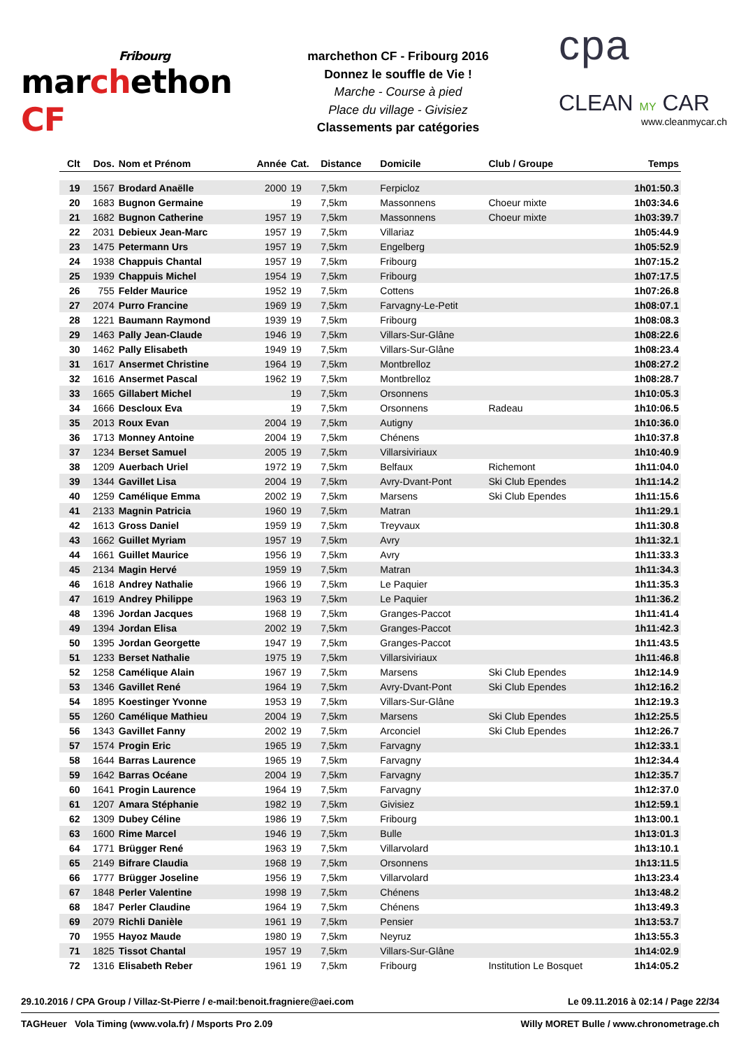Fribourg
marchethon CF
marchethon CF - Fribourg 2016
Donnez le souffle de Vie !
Marche - Course à pied
Place du village - Givisiez
Classements par catégories
cpa
CLEAN MY CAR
www.cleanmycar.ch
| Clt | Dos. | Nom et Prénom | Année | Cat. | Distance | Domicile | Club / Groupe | Temps |
| --- | --- | --- | --- | --- | --- | --- | --- | --- |
| 19 | 1567 | Brodard Anaëlle | 2000 | 19 | 7,5km | Ferpicloz | | 1h01:50.3 |
| 20 | 1683 | Bugnon Germaine | | 19 | 7,5km | Massonnens | Choeur mixte | 1h03:34.6 |
| 21 | 1682 | Bugnon Catherine | 1957 | 19 | 7,5km | Massonnens | Choeur mixte | 1h03:39.7 |
| 22 | 2031 | Debieux Jean-Marc | 1957 | 19 | 7,5km | Villariaz | | 1h05:44.9 |
| 23 | 1475 | Petermann Urs | 1957 | 19 | 7,5km | Engelberg | | 1h05:52.9 |
| 24 | 1938 | Chappuis Chantal | 1957 | 19 | 7,5km | Fribourg | | 1h07:15.2 |
| 25 | 1939 | Chappuis Michel | 1954 | 19 | 7,5km | Fribourg | | 1h07:17.5 |
| 26 | 755 | Felder Maurice | 1952 | 19 | 7,5km | Cottens | | 1h07:26.8 |
| 27 | 2074 | Purro Francine | 1969 | 19 | 7,5km | Farvagny-Le-Petit | | 1h08:07.1 |
| 28 | 1221 | Baumann Raymond | 1939 | 19 | 7,5km | Fribourg | | 1h08:08.3 |
| 29 | 1463 | Pally Jean-Claude | 1946 | 19 | 7,5km | Villars-Sur-Glâne | | 1h08:22.6 |
| 30 | 1462 | Pally Elisabeth | 1949 | 19 | 7,5km | Villars-Sur-Glâne | | 1h08:23.4 |
| 31 | 1617 | Ansermet Christine | 1964 | 19 | 7,5km | Montbrelloz | | 1h08:27.2 |
| 32 | 1616 | Ansermet Pascal | 1962 | 19 | 7,5km | Montbrelloz | | 1h08:28.7 |
| 33 | 1665 | Gillabert Michel | | 19 | 7,5km | Orsonnens | | 1h10:05.3 |
| 34 | 1666 | Descloux Eva | | 19 | 7,5km | Orsonnens | Radeau | 1h10:06.5 |
| 35 | 2013 | Roux Evan | 2004 | 19 | 7,5km | Autigny | | 1h10:36.0 |
| 36 | 1713 | Monney Antoine | 2004 | 19 | 7,5km | Chénens | | 1h10:37.8 |
| 37 | 1234 | Berset Samuel | 2005 | 19 | 7,5km | Villarsiviriaux | | 1h10:40.9 |
| 38 | 1209 | Auerbach Uriel | 1972 | 19 | 7,5km | Belfaux | Richemont | 1h11:04.0 |
| 39 | 1344 | Gavillet Lisa | 2004 | 19 | 7,5km | Avry-Dvant-Pont | Ski Club Ependes | 1h11:14.2 |
| 40 | 1259 | Camélique Emma | 2002 | 19 | 7,5km | Marsens | Ski Club Ependes | 1h11:15.6 |
| 41 | 2133 | Magnin Patricia | 1960 | 19 | 7,5km | Matran | | 1h11:29.1 |
| 42 | 1613 | Gross Daniel | 1959 | 19 | 7,5km | Treyvaux | | 1h11:30.8 |
| 43 | 1662 | Guillet Myriam | 1957 | 19 | 7,5km | Avry | | 1h11:32.1 |
| 44 | 1661 | Guillet Maurice | 1956 | 19 | 7,5km | Avry | | 1h11:33.3 |
| 45 | 2134 | Magin Hervé | 1959 | 19 | 7,5km | Matran | | 1h11:34.3 |
| 46 | 1618 | Andrey Nathalie | 1966 | 19 | 7,5km | Le Paquier | | 1h11:35.3 |
| 47 | 1619 | Andrey Philippe | 1963 | 19 | 7,5km | Le Paquier | | 1h11:36.2 |
| 48 | 1396 | Jordan Jacques | 1968 | 19 | 7,5km | Granges-Paccot | | 1h11:41.4 |
| 49 | 1394 | Jordan Elisa | 2002 | 19 | 7,5km | Granges-Paccot | | 1h11:42.3 |
| 50 | 1395 | Jordan Georgette | 1947 | 19 | 7,5km | Granges-Paccot | | 1h11:43.5 |
| 51 | 1233 | Berset Nathalie | 1975 | 19 | 7,5km | Villarsiviriaux | | 1h11:46.8 |
| 52 | 1258 | Camélique Alain | 1967 | 19 | 7,5km | Marsens | Ski Club Ependes | 1h12:14.9 |
| 53 | 1346 | Gavillet René | 1964 | 19 | 7,5km | Avry-Dvant-Pont | Ski Club Ependes | 1h12:16.2 |
| 54 | 1895 | Koestinger Yvonne | 1953 | 19 | 7,5km | Villars-Sur-Glâne | | 1h12:19.3 |
| 55 | 1260 | Camélique Mathieu | 2004 | 19 | 7,5km | Marsens | Ski Club Ependes | 1h12:25.5 |
| 56 | 1343 | Gavillet Fanny | 2002 | 19 | 7,5km | Arconciel | Ski Club Ependes | 1h12:26.7 |
| 57 | 1574 | Progin Eric | 1965 | 19 | 7,5km | Farvagny | | 1h12:33.1 |
| 58 | 1644 | Barras Laurence | 1965 | 19 | 7,5km | Farvagny | | 1h12:34.4 |
| 59 | 1642 | Barras Océane | 2004 | 19 | 7,5km | Farvagny | | 1h12:35.7 |
| 60 | 1641 | Progin Laurence | 1964 | 19 | 7,5km | Farvagny | | 1h12:37.0 |
| 61 | 1207 | Amara Stéphanie | 1982 | 19 | 7,5km | Givisiez | | 1h12:59.1 |
| 62 | 1309 | Dubey Céline | 1986 | 19 | 7,5km | Fribourg | | 1h13:00.1 |
| 63 | 1600 | Rime Marcel | 1946 | 19 | 7,5km | Bulle | | 1h13:01.3 |
| 64 | 1771 | Brügger René | 1963 | 19 | 7,5km | Villarvolard | | 1h13:10.1 |
| 65 | 2149 | Bifrare Claudia | 1968 | 19 | 7,5km | Orsonnens | | 1h13:11.5 |
| 66 | 1777 | Brügger Joseline | 1956 | 19 | 7,5km | Villarvolard | | 1h13:23.4 |
| 67 | 1848 | Perler Valentine | 1998 | 19 | 7,5km | Chénens | | 1h13:48.2 |
| 68 | 1847 | Perler Claudine | 1964 | 19 | 7,5km | Chénens | | 1h13:49.3 |
| 69 | 2079 | Richli Danièle | 1961 | 19 | 7,5km | Pensier | | 1h13:53.7 |
| 70 | 1955 | Hayoz Maude | 1980 | 19 | 7,5km | Neyruz | | 1h13:55.3 |
| 71 | 1825 | Tissot Chantal | 1957 | 19 | 7,5km | Villars-Sur-Glâne | | 1h14:02.9 |
| 72 | 1316 | Elisabeth Reber | 1961 | 19 | 7,5km | Fribourg | Institution Le Bosquet | 1h14:05.2 |
29.10.2016 / CPA Group / Villaz-St-Pierre / e-mail:benoit.fragniere@aei.com Le 09.11.2016 à 02:14 / Page 22/34
TAGHeuer Vola Timing (www.vola.fr) / Msports Pro 2.09 Willy MORET Bulle / www.chronometrage.ch